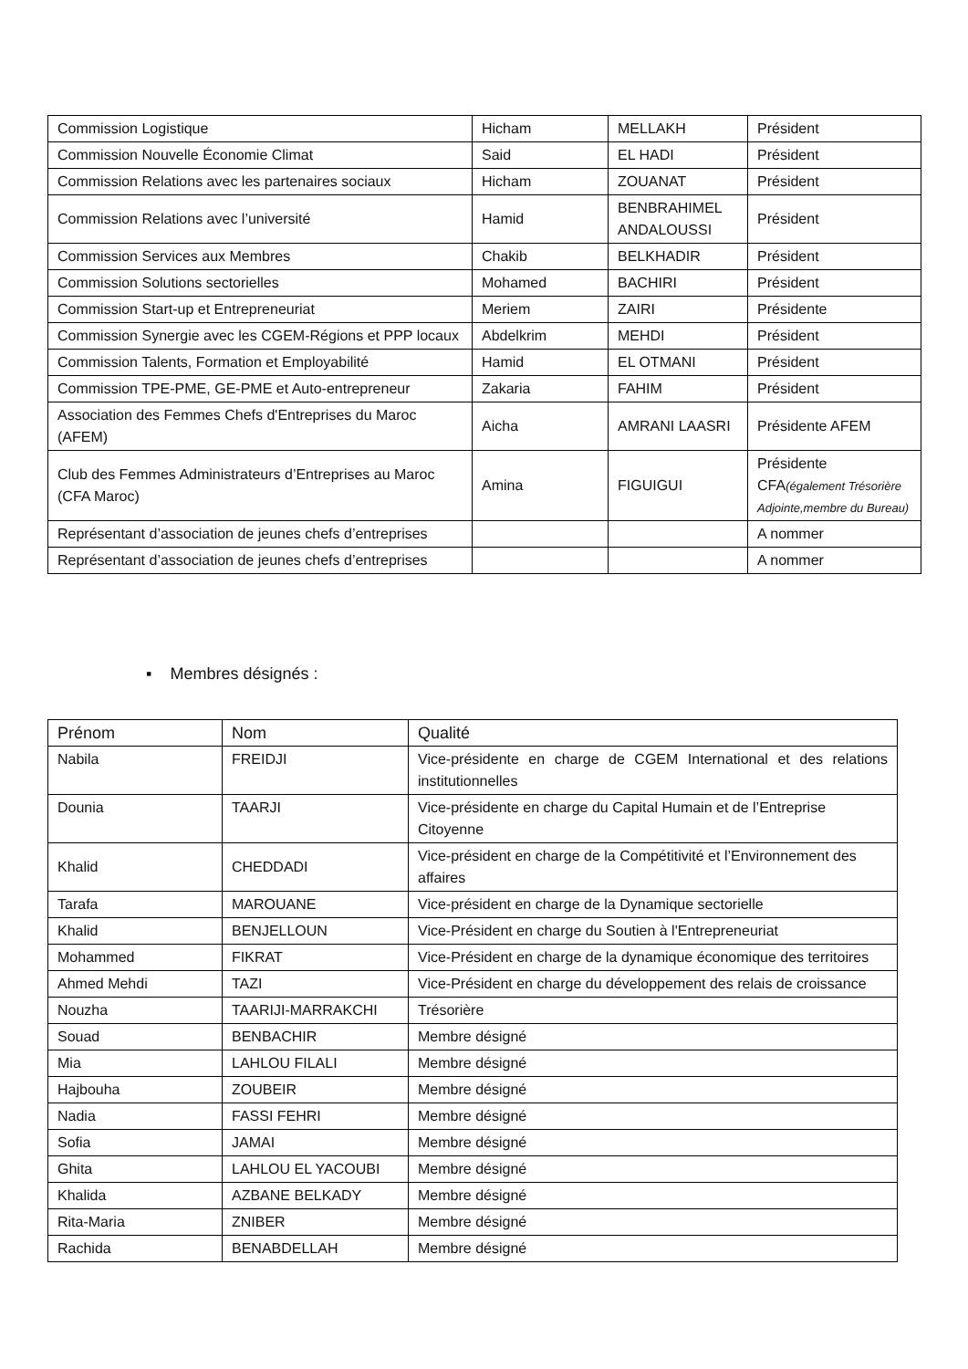| Commission Logistique | Hicham | MELLAKH | Président |
| Commission Nouvelle Économie Climat | Said | EL HADI | Président |
| Commission Relations avec les partenaires sociaux | Hicham | ZOUANAT | Président |
| Commission Relations avec l’université | Hamid | BENBRAHIMEL ANDALOUSSI | Président |
| Commission Services aux Membres | Chakib | BELKHADIR | Président |
| Commission Solutions sectorielles | Mohamed | BACHIRI | Président |
| Commission Start-up et Entrepreneuriat | Meriem | ZAIRI | Présidente |
| Commission Synergie avec les CGEM-Régions et PPP locaux | Abdelkrim | MEHDI | Président |
| Commission Talents, Formation et Employabilité | Hamid | EL OTMANI | Président |
| Commission TPE-PME, GE-PME et Auto-entrepreneur | Zakaria | FAHIM | Président |
| Association des Femmes Chefs d'Entreprises du Maroc (AFEM) | Aicha | AMRANI LAASRI | Présidente AFEM |
| Club des Femmes Administrateurs d’Entreprises au Maroc (CFA Maroc) | Amina | FIGUIGUI | Présidente CFA (également Trésorière Adjointe,membre du Bureau) |
| Représentant d’association de jeunes chefs d’entreprises | | | A nommer |
| Représentant d’association de jeunes chefs d’entreprises | | | A nommer |
▪ Membres désignés :
| Prénom | Nom | Qualité |
| --- | --- | --- |
| Nabila | FREIDJI | Vice-présidente en charge de CGEM International et des relations institutionnelles |
| Dounia | TAARJI | Vice-présidente en charge du Capital Humain et de l’Entreprise Citoyenne |
| Khalid | CHEDDADI | Vice-président en charge de la Compétitivité et l’Environnement des affaires |
| Tarafa | MAROUANE | Vice-président en charge de la Dynamique sectorielle |
| Khalid | BENJELLOUN | Vice-Président en charge du Soutien à l'Entrepreneuriat |
| Mohammed | FIKRAT | Vice-Président en charge de la dynamique économique des territoires |
| Ahmed Mehdi | TAZI | Vice-Président en charge du développement des relais de croissance |
| Nouzha | TAARIJI-MARRAKCHI | Trésorière |
| Souad | BENBACHIR | Membre désigné |
| Mia | LAHLOU FILALI | Membre désigné |
| Hajbouha | ZOUBEIR | Membre désigné |
| Nadia | FASSI FEHRI | Membre désigné |
| Sofia | JAMAI | Membre désigné |
| Ghita | LAHLOU EL YACOUBI | Membre désigné |
| Khalida | AZBANE BELKADY | Membre désigné |
| Rita-Maria | ZNIBER | Membre désigné |
| Rachida | BENABDELLAH | Membre désigné |